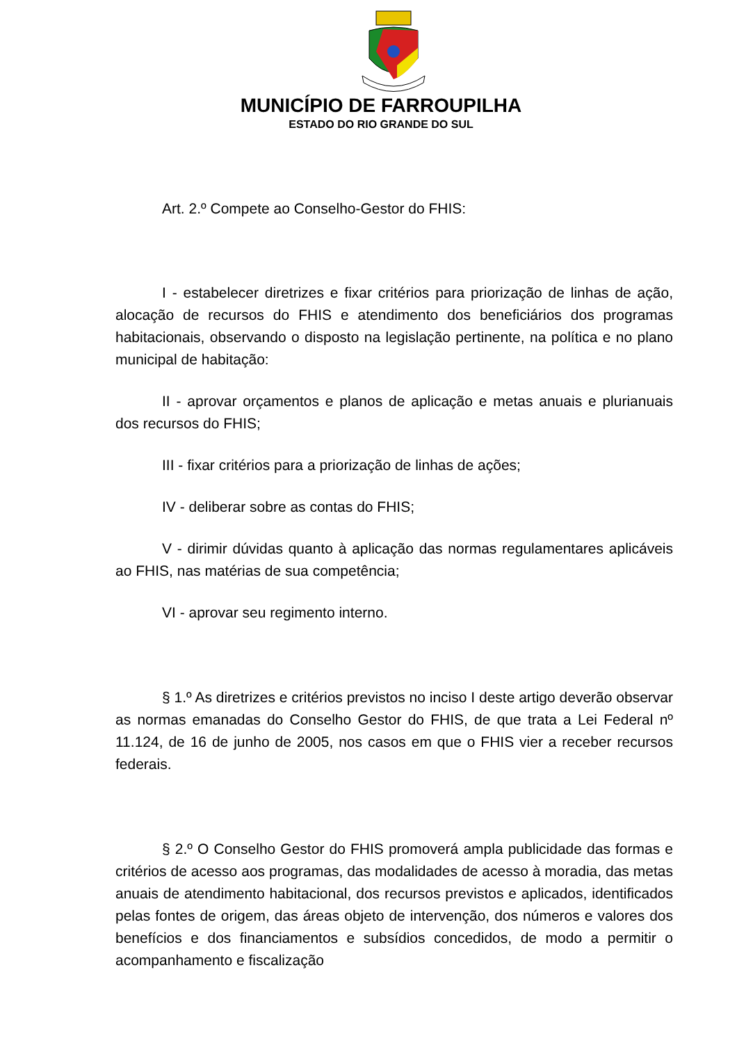MUNICÍPIO DE FARROUPILHA
ESTADO DO RIO GRANDE DO SUL
Art. 2.º Compete ao Conselho-Gestor do FHIS:
I - estabelecer diretrizes e fixar critérios para priorização de linhas de ação, alocação de recursos do FHIS e atendimento dos beneficiários dos programas habitacionais, observando o disposto na legislação pertinente, na política e no plano municipal de habitação:
II - aprovar orçamentos e planos de aplicação e metas anuais e plurianuais dos recursos do FHIS;
III - fixar critérios para a priorização de linhas de ações;
IV - deliberar sobre as contas do FHIS;
V - dirimir dúvidas quanto à aplicação das normas regulamentares aplicáveis ao FHIS, nas matérias de sua competência;
VI - aprovar seu regimento interno.
§ 1.º As diretrizes e critérios previstos no inciso I deste artigo deverão observar as normas emanadas do Conselho Gestor do FHIS, de que trata a Lei Federal nº 11.124, de 16 de junho de 2005, nos casos em que o FHIS vier a receber recursos federais.
§ 2.º O Conselho Gestor do FHIS promoverá ampla publicidade das formas e critérios de acesso aos programas, das modalidades de acesso à moradia, das metas anuais de atendimento habitacional, dos recursos previstos e aplicados, identificados pelas fontes de origem, das áreas objeto de intervenção, dos números e valores dos benefícios e dos financiamentos e subsídios concedidos, de modo a permitir o acompanhamento e fiscalização